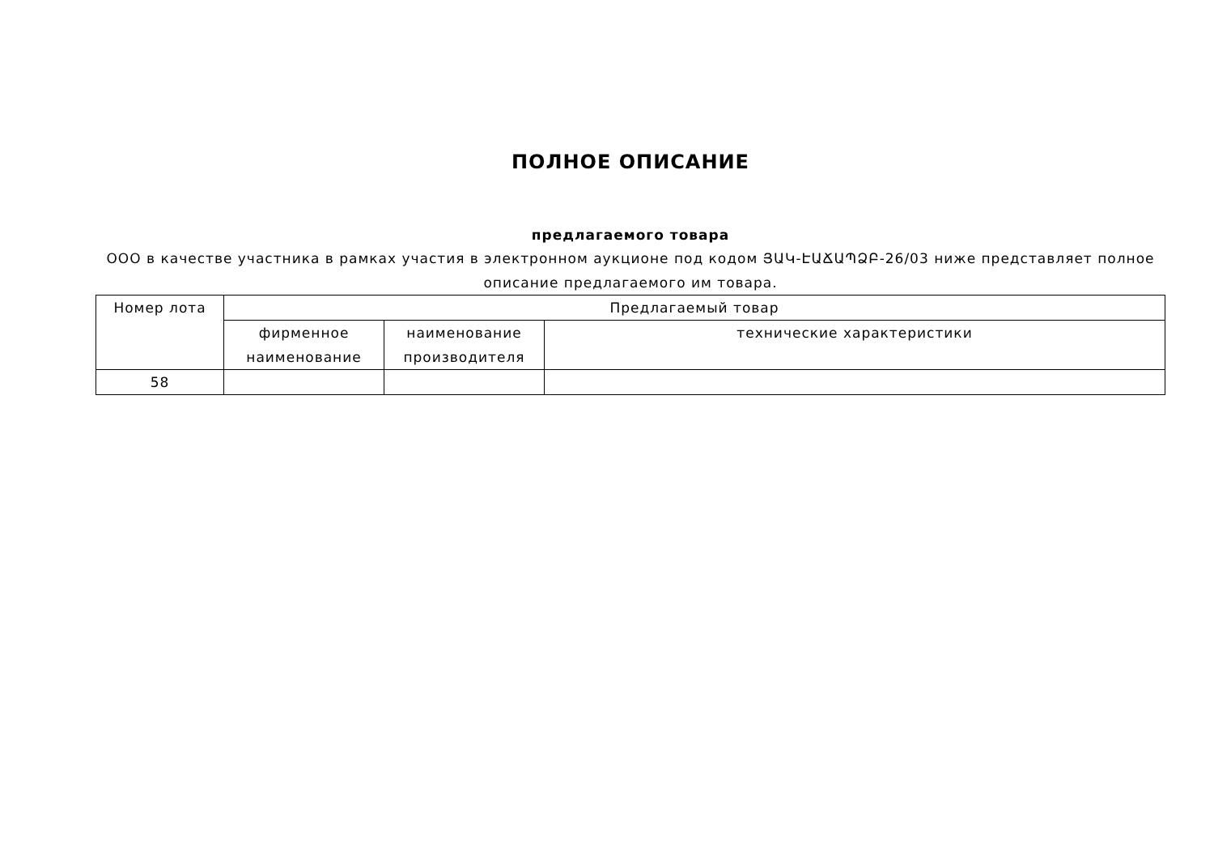ПОЛНОЕ ОПИСАНИЕ
предлагаемого товара
ООО в качестве участника в рамках участия в электронном аукционе под кодом ՅԱԿ-ԷԱՃԱՊՁԲ-26/03 ниже представляет полное описание предлагаемого им товара.
| Номер лота | Предлагаемый товар | | |
| --- | --- | --- | --- |
| | фирменное наименование | наименование производителя | технические характеристики |
| 58 | | | |